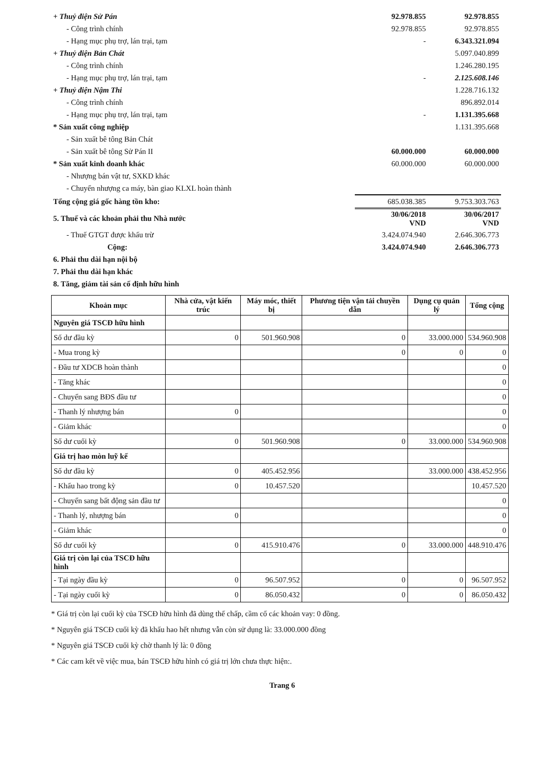| + Thuỷ điện Sử Pán | 92.978.855 | 92.978.855 |
| - Công trình chính | 92.978.855 | 92.978.855 |
| - Hạng mục phụ trợ, lán trại, tạm | - | 6.343.321.094 |
| + Thuỷ điện Bản Chát | | 5.097.040.899 |
| - Công trình chính | | 1.246.280.195 |
| - Hạng mục phụ trợ, lán trại, tạm | - | 2.125.608.146 |
| + Thuỷ điện Nậm Thi | | 1.228.716.132 |
| - Công trình chính | | 896.892.014 |
| - Hạng mục phụ trợ, lán trại, tạm | - | 1.131.395.668 |
| * Sản xuất công nghiệp | | 1.131.395.668 |
| - Sản xuất bê tông Bản Chát | | |
| - Sản xuất bê tông Sử Pán II | 60.000.000 | 60.000.000 |
| * Sản xuất kinh doanh khác | 60.000.000 | 60.000.000 |
| - Nhượng bán vật tư, SXKD khác | | |
| - Chuyển nhượng ca máy, bàn giao KLXL hoàn thành | | |
| Tổng cộng giá gốc hàng tồn kho: | 685.038.385 | 9.753.303.763 |
| 5. Thuế và các khoản phải thu Nhà nước | 30/06/2018 VND | 30/06/2017 VND |
| - Thuế GTGT được khấu trừ | 3.424.074.940 | 2.646.306.773 |
| Cộng: | 3.424.074.940 | 2.646.306.773 |
| 6. Phải thu dài hạn nội bộ | | |
| 7. Phải thu dài hạn khác | | |
| 8. Tăng, giảm tài sản cố định hữu hình | | |
| Khoản mục | Nhà cửa, vật kiến trúc | Máy móc, thiết bị | Phương tiện vận tải chuyền dẫn | Dụng cụ quản lý | Tổng cộng |
| --- | --- | --- | --- | --- | --- |
| Nguyên giá TSCĐ hữu hình | | | | | |
| Số dư đầu kỳ | 0 | 501.960.908 | 0 | 33.000.000 | 534.960.908 |
| - Mua trong kỳ | | | 0 | 0 | 0 |
| - Đầu tư XDCB hoàn thành | | | | | 0 |
| - Tăng khác | | | | | 0 |
| - Chuyển sang BĐS đầu tư | | | | | 0 |
| - Thanh lý nhượng bán | 0 | | | | 0 |
| - Giảm khác | | | | | 0 |
| Số dư cuối kỳ | 0 | 501.960.908 | 0 | 33.000.000 | 534.960.908 |
| Giá trị hao mòn luỹ kế | | | | | |
| Số dư đầu kỳ | 0 | 405.452.956 | | 33.000.000 | 438.452.956 |
| - Khấu hao trong kỳ | 0 | 10.457.520 | | | 10.457.520 |
| - Chuyển sang bất động sản đầu tư | | | | | 0 |
| - Thanh lý, nhượng bán | 0 | | | | 0 |
| - Giảm khác | | | | | 0 |
| Số dư cuối kỳ | 0 | 415.910.476 | 0 | 33.000.000 | 448.910.476 |
| Giá trị còn lại của TSCĐ hữu hình | | | | | |
| - Tại ngày đầu kỳ | 0 | 96.507.952 | 0 | 0 | 96.507.952 |
| - Tại ngày cuối kỳ | 0 | 86.050.432 | 0 | 0 | 86.050.432 |
* Giá trị còn lại cuối kỳ của TSCĐ hữu hình đã dùng thế chấp, cầm cố các khoản vay: 0 đồng.
* Nguyên giá TSCĐ cuối kỳ đã khấu hao hết nhưng vẫn còn sử dụng là: 33.000.000 đồng
* Nguyên giá TSCĐ cuối kỳ chờ thanh lý là: 0 đồng
* Các cam kết về việc mua, bán TSCĐ hữu hình có giá trị lớn chưa thực hiện:.
Trang 6